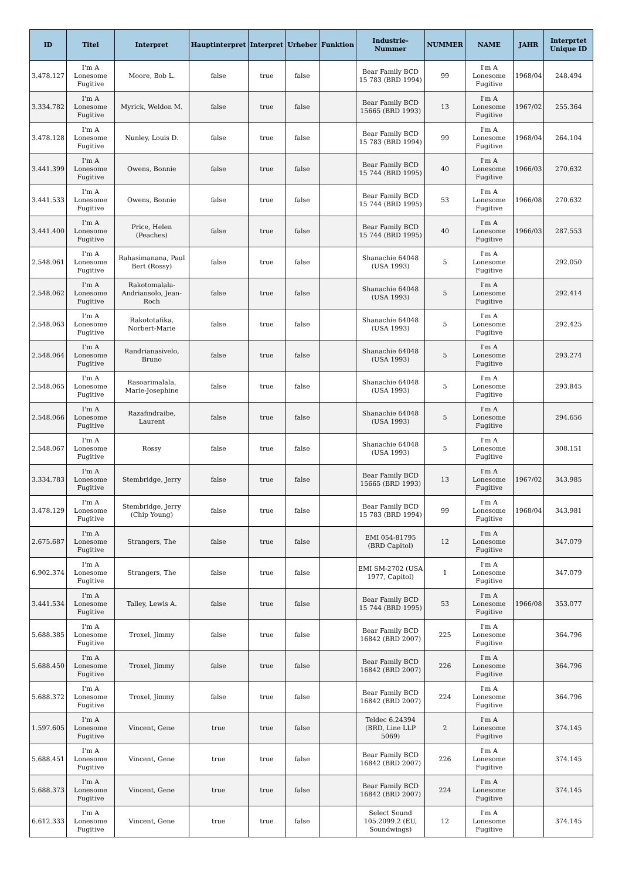| ID | Titel | Interpret | Hauptinterpret | Interpret | Urheber | Funktion | Industrie-Nummer | NUMMER | NAME | JAHR | Interprtet Unique ID |
| --- | --- | --- | --- | --- | --- | --- | --- | --- | --- | --- | --- |
| 3.478.127 | I'm A Lonesome Fugitive | Moore, Bob L. | false | true | false | | Bear Family BCD 15 783 (BRD 1994) | 99 | I'm A Lonesome Fugitive | 1968/04 | 248.494 |
| 3.334.782 | I'm A Lonesome Fugitive | Myrick, Weldon M. | false | true | false | | Bear Family BCD 15665 (BRD 1993) | 13 | I'm A Lonesome Fugitive | 1967/02 | 255.364 |
| 3.478.128 | I'm A Lonesome Fugitive | Nunley, Louis D. | false | true | false | | Bear Family BCD 15 783 (BRD 1994) | 99 | I'm A Lonesome Fugitive | 1968/04 | 264.104 |
| 3.441.399 | I'm A Lonesome Fugitive | Owens, Bonnie | false | true | false | | Bear Family BCD 15 744 (BRD 1995) | 40 | I'm A Lonesome Fugitive | 1966/03 | 270.632 |
| 3.441.533 | I'm A Lonesome Fugitive | Owens, Bonnie | false | true | false | | Bear Family BCD 15 744 (BRD 1995) | 53 | I'm A Lonesome Fugitive | 1966/08 | 270.632 |
| 3.441.400 | I'm A Lonesome Fugitive | Price, Helen (Peaches) | false | true | false | | Bear Family BCD 15 744 (BRD 1995) | 40 | I'm A Lonesome Fugitive | 1966/03 | 287.553 |
| 2.548.061 | I'm A Lonesome Fugitive | Rahasimanana, Paul Bert (Rossy) | false | true | false | | Shanachie 64048 (USA 1993) | 5 | I'm A Lonesome Fugitive | | 292.050 |
| 2.548.062 | I'm A Lonesome Fugitive | Rakotomalala-Andriansolo, Jean-Roch | false | true | false | | Shanachie 64048 (USA 1993) | 5 | I'm A Lonesome Fugitive | | 292.414 |
| 2.548.063 | I'm A Lonesome Fugitive | Rakototafika, Norbert-Marie | false | true | false | | Shanachie 64048 (USA 1993) | 5 | I'm A Lonesome Fugitive | | 292.425 |
| 2.548.064 | I'm A Lonesome Fugitive | Randrianasivelo, Bruno | false | true | false | | Shanachie 64048 (USA 1993) | 5 | I'm A Lonesome Fugitive | | 293.274 |
| 2.548.065 | I'm A Lonesome Fugitive | Rasoarimalala, Marie-Josephine | false | true | false | | Shanachie 64048 (USA 1993) | 5 | I'm A Lonesome Fugitive | | 293.845 |
| 2.548.066 | I'm A Lonesome Fugitive | Razafindraibe, Laurent | false | true | false | | Shanachie 64048 (USA 1993) | 5 | I'm A Lonesome Fugitive | | 294.656 |
| 2.548.067 | I'm A Lonesome Fugitive | Rossy | false | true | false | | Shanachie 64048 (USA 1993) | 5 | I'm A Lonesome Fugitive | | 308.151 |
| 3.334.783 | I'm A Lonesome Fugitive | Stembridge, Jerry | false | true | false | | Bear Family BCD 15665 (BRD 1993) | 13 | I'm A Lonesome Fugitive | 1967/02 | 343.985 |
| 3.478.129 | I'm A Lonesome Fugitive | Stembridge, Jerry (Chip Young) | false | true | false | | Bear Family BCD 15 783 (BRD 1994) | 99 | I'm A Lonesome Fugitive | 1968/04 | 343.981 |
| 2.675.687 | I'm A Lonesome Fugitive | Strangers, The | false | true | false | | EMI 054-81795 (BRD Capitol) | 12 | I'm A Lonesome Fugitive | | 347.079 |
| 6.902.374 | I'm A Lonesome Fugitive | Strangers, The | false | true | false | | EMI SM-2702 (USA 1977, Capitol) | 1 | I'm A Lonesome Fugitive | | 347.079 |
| 3.441.534 | I'm A Lonesome Fugitive | Talley, Lewis A. | false | true | false | | Bear Family BCD 15 744 (BRD 1995) | 53 | I'm A Lonesome Fugitive | 1966/08 | 353.077 |
| 5.688.385 | I'm A Lonesome Fugitive | Troxel, Jimmy | false | true | false | | Bear Family BCD 16842 (BRD 2007) | 225 | I'm A Lonesome Fugitive | | 364.796 |
| 5.688.450 | I'm A Lonesome Fugitive | Troxel, Jimmy | false | true | false | | Bear Family BCD 16842 (BRD 2007) | 226 | I'm A Lonesome Fugitive | | 364.796 |
| 5.688.372 | I'm A Lonesome Fugitive | Troxel, Jimmy | false | true | false | | Bear Family BCD 16842 (BRD 2007) | 224 | I'm A Lonesome Fugitive | | 364.796 |
| 1.597.605 | I'm A Lonesome Fugitive | Vincent, Gene | true | true | false | | Teldec 6.24394 (BRD, Line LLP 5069) | 2 | I'm A Lonesome Fugitive | | 374.145 |
| 5.688.451 | I'm A Lonesome Fugitive | Vincent, Gene | true | true | false | | Bear Family BCD 16842 (BRD 2007) | 226 | I'm A Lonesome Fugitive | | 374.145 |
| 5.688.373 | I'm A Lonesome Fugitive | Vincent, Gene | true | true | false | | Bear Family BCD 16842 (BRD 2007) | 224 | I'm A Lonesome Fugitive | | 374.145 |
| 6.612.333 | I'm A Lonesome Fugitive | Vincent, Gene | true | true | false | | Select Sound 105.2099.2 (EU, Soundwings) | 12 | I'm A Lonesome Fugitive | | 374.145 |